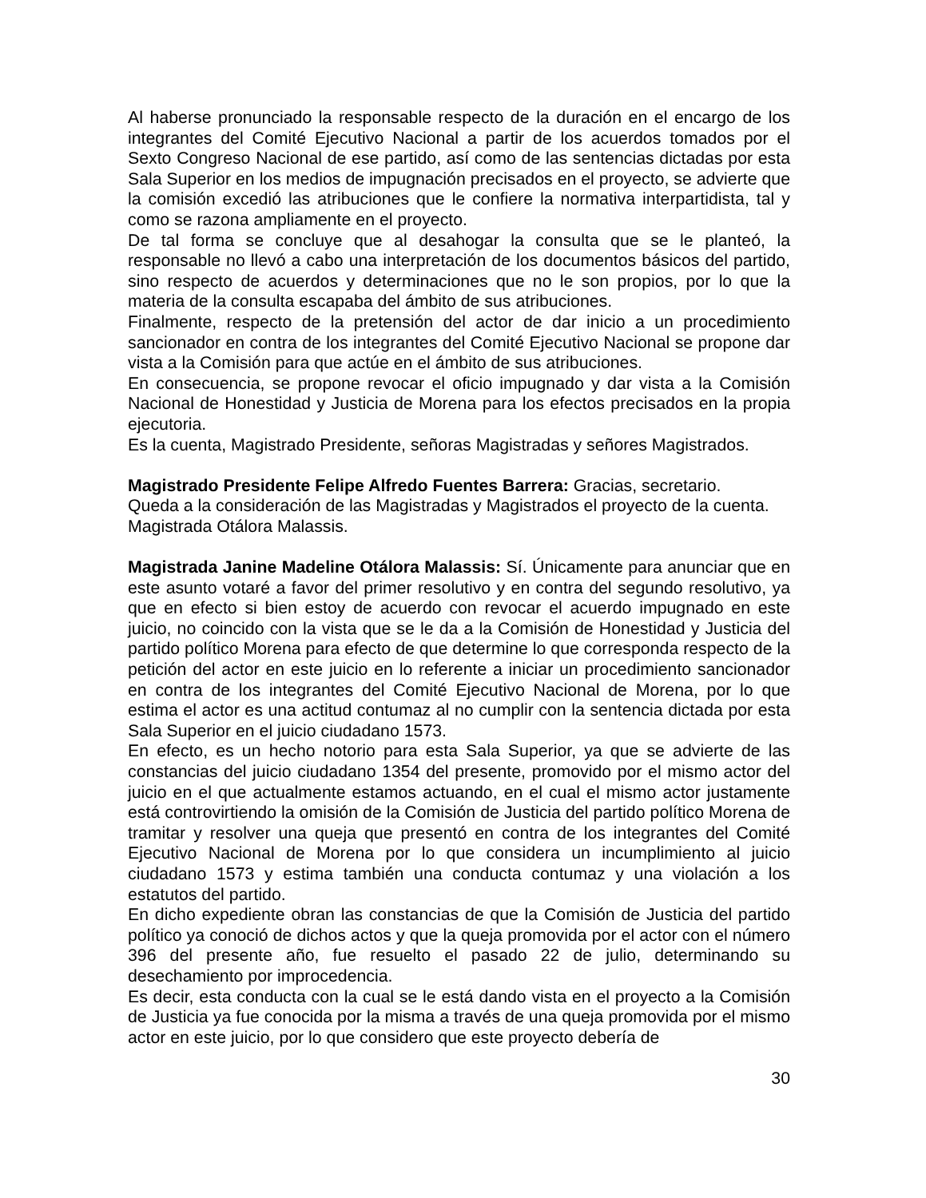Al haberse pronunciado la responsable respecto de la duración en el encargo de los integrantes del Comité Ejecutivo Nacional a partir de los acuerdos tomados por el Sexto Congreso Nacional de ese partido, así como de las sentencias dictadas por esta Sala Superior en los medios de impugnación precisados en el proyecto, se advierte que la comisión excedió las atribuciones que le confiere la normativa interpartidista, tal y como se razona ampliamente en el proyecto.
De tal forma se concluye que al desahogar la consulta que se le planteó, la responsable no llevó a cabo una interpretación de los documentos básicos del partido, sino respecto de acuerdos y determinaciones que no le son propios, por lo que la materia de la consulta escapaba del ámbito de sus atribuciones.
Finalmente, respecto de la pretensión del actor de dar inicio a un procedimiento sancionador en contra de los integrantes del Comité Ejecutivo Nacional se propone dar vista a la Comisión para que actúe en el ámbito de sus atribuciones.
En consecuencia, se propone revocar el oficio impugnado y dar vista a la Comisión Nacional de Honestidad y Justicia de Morena para los efectos precisados en la propia ejecutoria.
Es la cuenta, Magistrado Presidente, señoras Magistradas y señores Magistrados.
Magistrado Presidente Felipe Alfredo Fuentes Barrera: Gracias, secretario.
Queda a la consideración de las Magistradas y Magistrados el proyecto de la cuenta.
Magistrada Otálora Malassis.
Magistrada Janine Madeline Otálora Malassis: Sí. Únicamente para anunciar que en este asunto votaré a favor del primer resolutivo y en contra del segundo resolutivo, ya que en efecto si bien estoy de acuerdo con revocar el acuerdo impugnado en este juicio, no coincido con la vista que se le da a la Comisión de Honestidad y Justicia del partido político Morena para efecto de que determine lo que corresponda respecto de la petición del actor en este juicio en lo referente a iniciar un procedimiento sancionador en contra de los integrantes del Comité Ejecutivo Nacional de Morena, por lo que estima el actor es una actitud contumaz al no cumplir con la sentencia dictada por esta Sala Superior en el juicio ciudadano 1573.
En efecto, es un hecho notorio para esta Sala Superior, ya que se advierte de las constancias del juicio ciudadano 1354 del presente, promovido por el mismo actor del juicio en el que actualmente estamos actuando, en el cual el mismo actor justamente está controvirtiendo la omisión de la Comisión de Justicia del partido político Morena de tramitar y resolver una queja que presentó en contra de los integrantes del Comité Ejecutivo Nacional de Morena por lo que considera un incumplimiento al juicio ciudadano 1573 y estima también una conducta contumaz y una violación a los estatutos del partido.
En dicho expediente obran las constancias de que la Comisión de Justicia del partido político ya conoció de dichos actos y que la queja promovida por el actor con el número 396 del presente año, fue resuelto el pasado 22 de julio, determinando su desechamiento por improcedencia.
Es decir, esta conducta con la cual se le está dando vista en el proyecto a la Comisión de Justicia ya fue conocida por la misma a través de una queja promovida por el mismo actor en este juicio, por lo que considero que este proyecto debería de
30